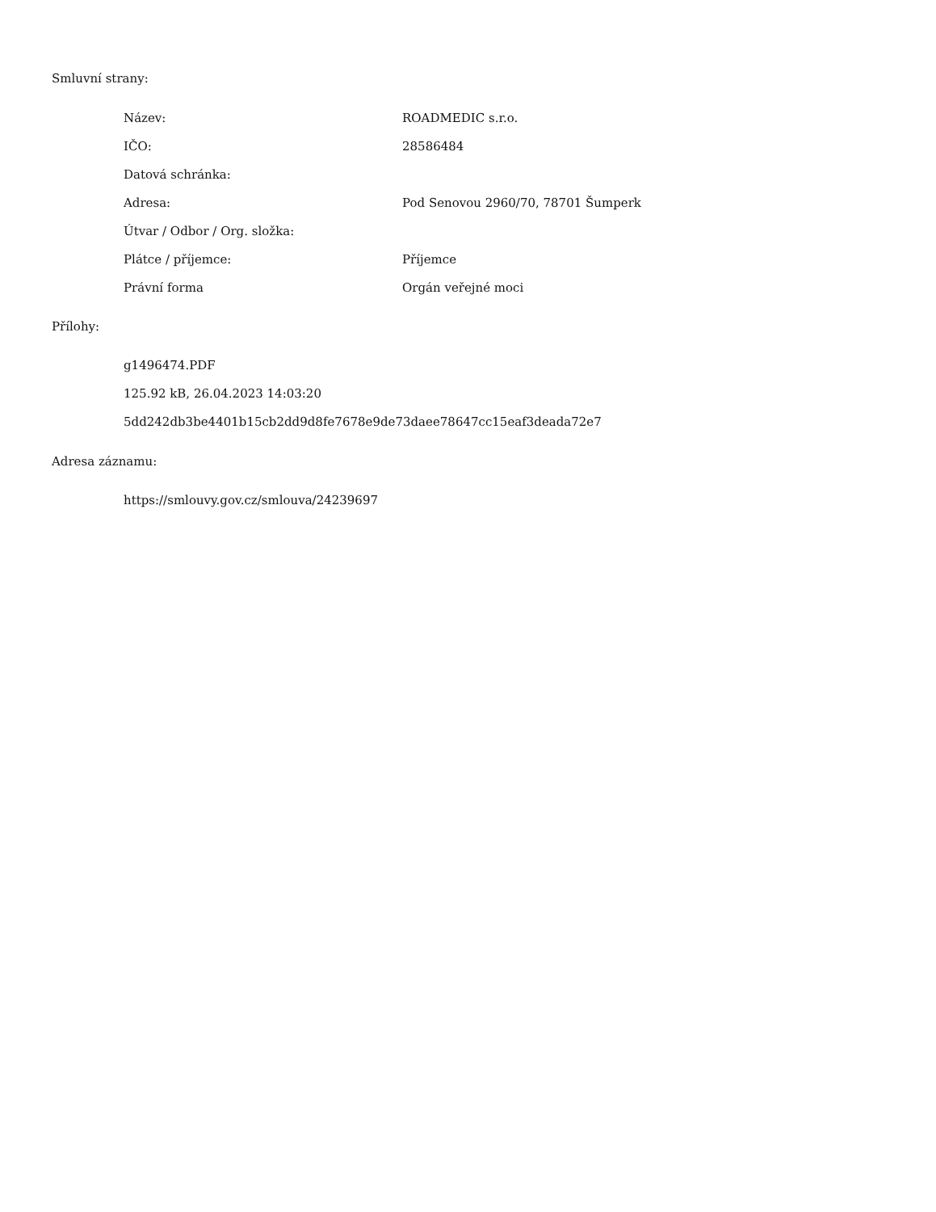Smluvní strany:
| Název: | ROADMEDIC s.r.o. |
| IČO: | 28586484 |
| Datová schránka: | |
| Adresa: | Pod Senovou 2960/70, 78701 Šumperk |
| Útvar / Odbor / Org. složka: | |
| Plátce / příjemce: | Příjemce |
| Právní forma | Orgán veřejné moci |
Přílohy:
g1496474.PDF
125.92 kB, 26.04.2023 14:03:20
5dd242db3be4401b15cb2dd9d8fe7678e9de73daee78647cc15eaf3deada72e7
Adresa záznamu:
https://smlouvy.gov.cz/smlouva/24239697